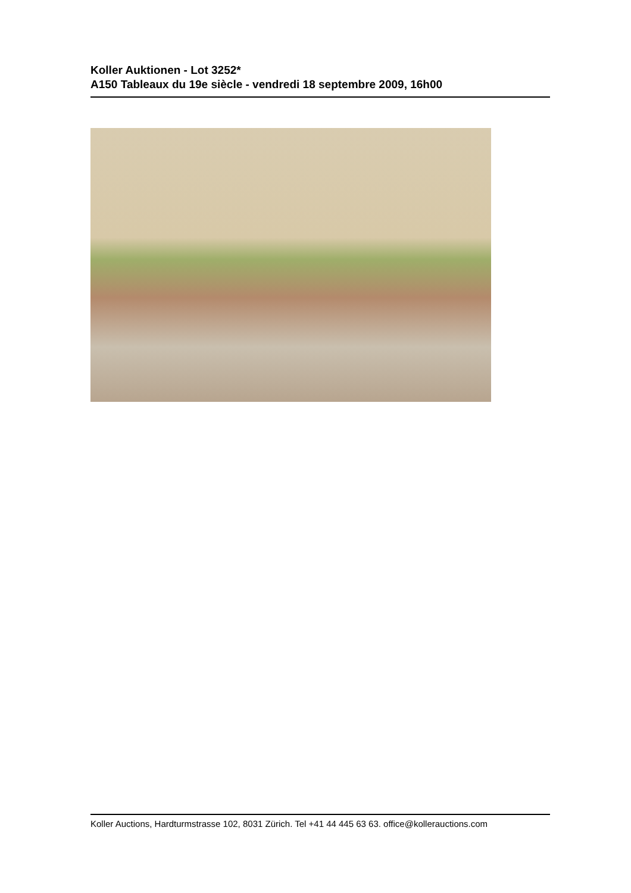Koller Auktionen - Lot 3252*
A150 Tableaux du 19e siècle - vendredi 18 septembre 2009, 16h00
Koller Auctions, Hardturmstrasse 102, 8031 Zürich. Tel +41 44 445 63 63. office@kollerauctions.com